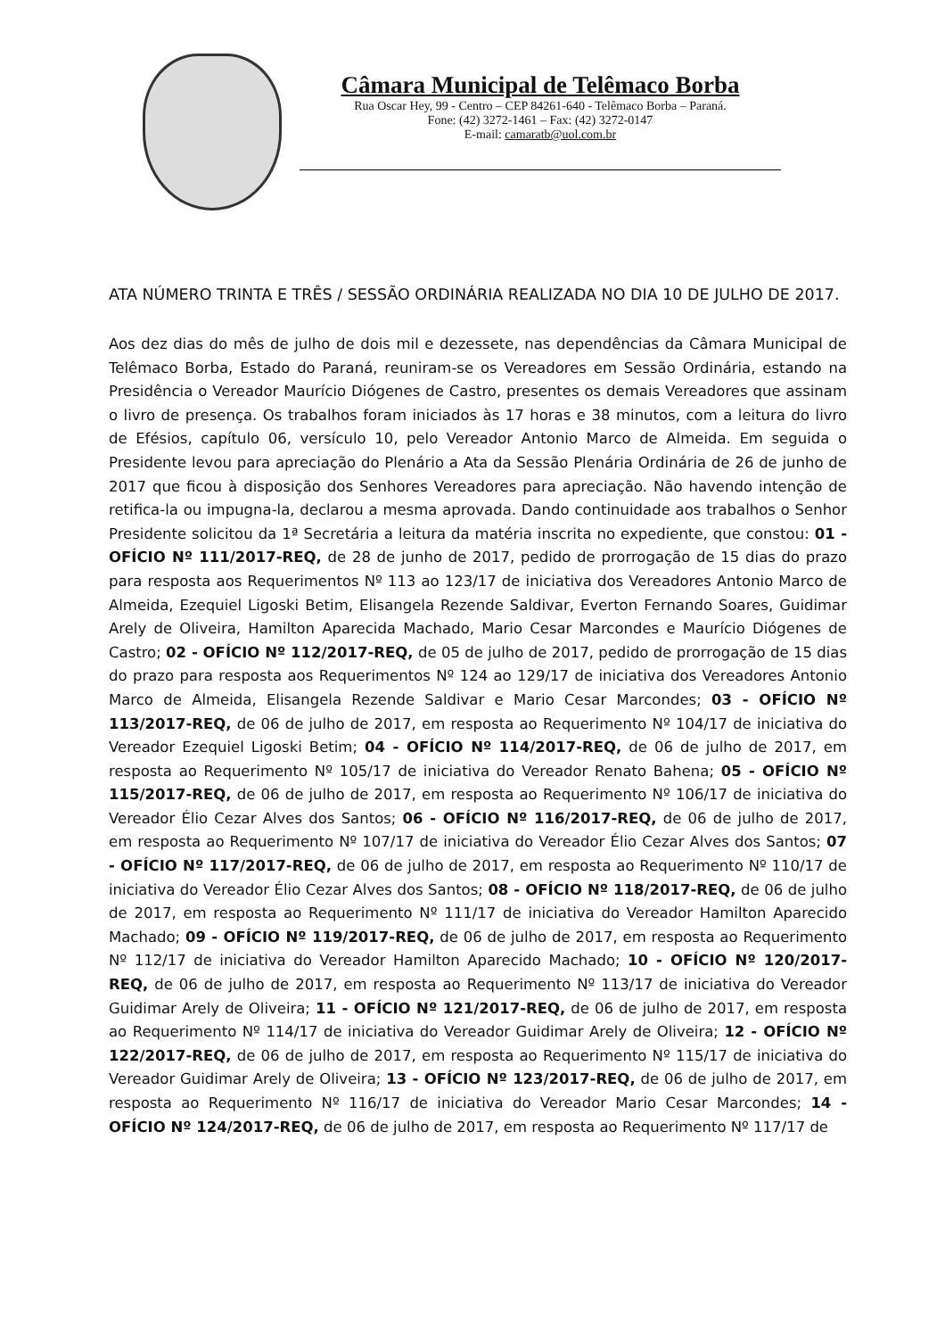Câmara Municipal de Telêmaco Borba
Rua Oscar Hey, 99 - Centro – CEP 84261-640 - Telêmaco Borba – Paraná.
Fone: (42) 3272-1461 – Fax: (42) 3272-0147
E-mail: camaratb@uol.com.br
ATA NÚMERO TRINTA E TRÊS / SESSÃO ORDINÁRIA REALIZADA NO DIA 10 DE JULHO DE 2017.
Aos dez dias do mês de julho de dois mil e dezessete, nas dependências da Câmara Municipal de Telêmaco Borba, Estado do Paraná, reuniram-se os Vereadores em Sessão Ordinária, estando na Presidência o Vereador Maurício Diógenes de Castro, presentes os demais Vereadores que assinam o livro de presença. Os trabalhos foram iniciados às 17 horas e 38 minutos, com a leitura do livro de Efésios, capítulo 06, versículo 10, pelo Vereador Antonio Marco de Almeida. Em seguida o Presidente levou para apreciação do Plenário a Ata da Sessão Plenária Ordinária de 26 de junho de 2017 que ficou à disposição dos Senhores Vereadores para apreciação. Não havendo intenção de retifica-la ou impugna-la, declarou a mesma aprovada. Dando continuidade aos trabalhos o Senhor Presidente solicitou da 1ª Secretária a leitura da matéria inscrita no expediente, que constou: 01 - OFÍCIO Nº 111/2017-REQ, de 28 de junho de 2017, pedido de prorrogação de 15 dias do prazo para resposta aos Requerimentos Nº 113 ao 123/17 de iniciativa dos Vereadores Antonio Marco de Almeida, Ezequiel Ligoski Betim, Elisangela Rezende Saldivar, Everton Fernando Soares, Guidimar Arely de Oliveira, Hamilton Aparecida Machado, Mario Cesar Marcondes e Maurício Diógenes de Castro; 02 - OFÍCIO Nº 112/2017-REQ, de 05 de julho de 2017, pedido de prorrogação de 15 dias do prazo para resposta aos Requerimentos Nº 124 ao 129/17 de iniciativa dos Vereadores Antonio Marco de Almeida, Elisangela Rezende Saldivar e Mario Cesar Marcondes; 03 - OFÍCIO Nº 113/2017-REQ, de 06 de julho de 2017, em resposta ao Requerimento Nº 104/17 de iniciativa do Vereador Ezequiel Ligoski Betim; 04 - OFÍCIO Nº 114/2017-REQ, de 06 de julho de 2017, em resposta ao Requerimento Nº 105/17 de iniciativa do Vereador Renato Bahena; 05 - OFÍCIO Nº 115/2017-REQ, de 06 de julho de 2017, em resposta ao Requerimento Nº 106/17 de iniciativa do Vereador Élio Cezar Alves dos Santos; 06 - OFÍCIO Nº 116/2017-REQ, de 06 de julho de 2017, em resposta ao Requerimento Nº 107/17 de iniciativa do Vereador Élio Cezar Alves dos Santos; 07 - OFÍCIO Nº 117/2017-REQ, de 06 de julho de 2017, em resposta ao Requerimento Nº 110/17 de iniciativa do Vereador Élio Cezar Alves dos Santos; 08 - OFÍCIO Nº 118/2017-REQ, de 06 de julho de 2017, em resposta ao Requerimento Nº 111/17 de iniciativa do Vereador Hamilton Aparecido Machado; 09 - OFÍCIO Nº 119/2017-REQ, de 06 de julho de 2017, em resposta ao Requerimento Nº 112/17 de iniciativa do Vereador Hamilton Aparecido Machado; 10 - OFÍCIO Nº 120/2017-REQ, de 06 de julho de 2017, em resposta ao Requerimento Nº 113/17 de iniciativa do Vereador Guidimar Arely de Oliveira; 11 - OFÍCIO Nº 121/2017-REQ, de 06 de julho de 2017, em resposta ao Requerimento Nº 114/17 de iniciativa do Vereador Guidimar Arely de Oliveira; 12 - OFÍCIO Nº 122/2017-REQ, de 06 de julho de 2017, em resposta ao Requerimento Nº 115/17 de iniciativa do Vereador Guidimar Arely de Oliveira; 13 - OFÍCIO Nº 123/2017-REQ, de 06 de julho de 2017, em resposta ao Requerimento Nº 116/17 de iniciativa do Vereador Mario Cesar Marcondes; 14 - OFÍCIO Nº 124/2017-REQ, de 06 de julho de 2017, em resposta ao Requerimento Nº 117/17 de